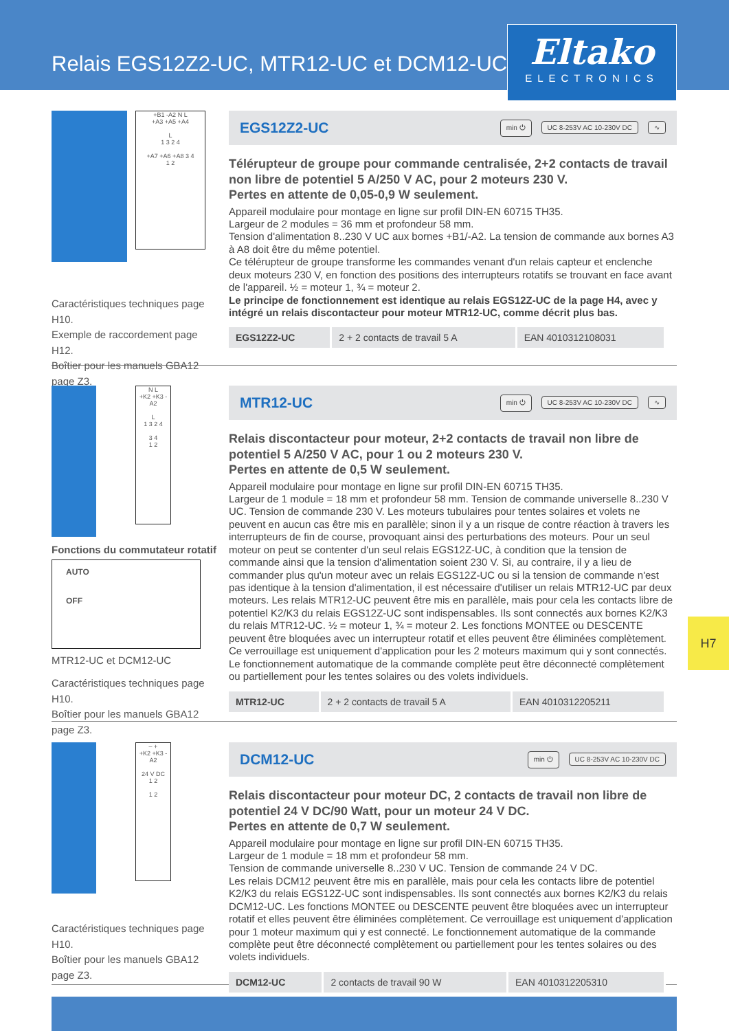Relais EGS12Z2-UC, MTR12-UC et DCM12-UC
Eltako
ELECTRONICS
+B1 -A2 N L
+A3 +A5 +A4
L
1 3 2 4
+A7 +A6 +A8 3 4
1 2
Caractéristiques techniques page H10.
Exemple de raccordement page H12.
Boîtier pour les manuels GBA12 page Z3.
EGS12Z2-UC
min ⏻ UC 8-253V AC 10-230V DC ∿
Télérupteur de groupe pour commande centralisée, 2+2 contacts de travail non libre de potentiel 5 A/250 V AC, pour 2 moteurs 230 V.
Pertes en attente de 0,05-0,9 W seulement.
Appareil modulaire pour montage en ligne sur profil DIN-EN 60715 TH35.
Largeur de 2 modules = 36 mm et profondeur 58 mm.
Tension d'alimentation 8..230 V UC aux bornes +B1/-A2. La tension de commande aux bornes A3 à A8 doit être du même potentiel.
Ce télérupteur de groupe transforme les commandes venant d'un relais capteur et enclenche deux moteurs 230 V, en fonction des positions des interrupteurs rotatifs se trouvant en face avant de l'appareil. ½ = moteur 1, ¾ = moteur 2.
Le principe de fonctionnement est identique au relais EGS12Z-UC de la page H4, avec y intégré un relais discontacteur pour moteur MTR12-UC, comme décrit plus bas.
| EGS12Z2-UC | 2 + 2 contacts de travail 5 A | EAN 4010312108031 |
N L
+K2 +K3 -A2
L
1 3 2 4
3 4
1 2
Fonctions du commutateur rotatif
AUTO
OFF
MTR12-UC et DCM12-UC
Caractéristiques techniques page H10.
Boîtier pour les manuels GBA12 page Z3.
MTR12-UC
min ⏻ UC 8-253V AC 10-230V DC ∿
Relais discontacteur pour moteur, 2+2 contacts de travail non libre de potentiel 5 A/250 V AC, pour 1 ou 2 moteurs 230 V.
Pertes en attente de 0,5 W seulement.
Appareil modulaire pour montage en ligne sur profil DIN-EN 60715 TH35.
Largeur de 1 module = 18 mm et profondeur 58 mm. Tension de commande universelle 8..230 V UC. Tension de commande 230 V. Les moteurs tubulaires pour tentes solaires et volets ne peuvent en aucun cas être mis en parallèle; sinon il y a un risque de contre réaction à travers les interrupteurs de fin de course, provoquant ainsi des perturbations des moteurs. Pour un seul moteur on peut se contenter d'un seul relais EGS12Z-UC, à condition que la tension de commande ainsi que la tension d'alimentation soient 230 V. Si, au contraire, il y a lieu de commander plus qu'un moteur avec un relais EGS12Z-UC ou si la tension de commande n'est pas identique à la tension d'alimentation, il est nécessaire d'utiliser un relais MTR12-UC par deux moteurs. Les relais MTR12-UC peuvent être mis en parallèle, mais pour cela les contacts libre de potentiel K2/K3 du relais EGS12Z-UC sont indispensables. Ils sont connectés aux bornes K2/K3 du relais MTR12-UC. ½ = moteur 1, ¾ = moteur 2. Les fonctions MONTEE ou DESCENTE peuvent être bloquées avec un interrupteur rotatif et elles peuvent être éliminées complètement. Ce verrouillage est uniquement d'application pour les 2 moteurs maximum qui y sont connectés. Le fonctionnement automatique de la commande complète peut être déconnecté complètement ou partiellement pour les tentes solaires ou des volets individuels.
| MTR12-UC | 2 + 2 contacts de travail 5 A | EAN 4010312205211 |
– +
+K2 +K3 -A2
24 V DC
1 2
1 2
Caractéristiques techniques page H10.
Boîtier pour les manuels GBA12 page Z3.
DCM12-UC
min ⏻ UC 8-253V AC 10-230V DC
Relais discontacteur pour moteur DC, 2 contacts de travail non libre de potentiel 24 V DC/90 Watt, pour un moteur 24 V DC.
Pertes en attente de 0,7 W seulement.
Appareil modulaire pour montage en ligne sur profil DIN-EN 60715 TH35.
Largeur de 1 module = 18 mm et profondeur 58 mm.
Tension de commande universelle 8..230 V UC. Tension de commande 24 V DC.
Les relais DCM12 peuvent être mis en parallèle, mais pour cela les contacts libre de potentiel K2/K3 du relais EGS12Z-UC sont indispensables. Ils sont connectés aux bornes K2/K3 du relais DCM12-UC. Les fonctions MONTEE ou DESCENTE peuvent être bloquées avec un interrupteur rotatif et elles peuvent être éliminées complètement. Ce verrouillage est uniquement d'application pour 1 moteur maximum qui y est connecté. Le fonctionnement automatique de la commande complète peut être déconnecté complètement ou partiellement pour les tentes solaires ou des volets individuels.
| DCM12-UC | 2 contacts de travail 90 W | EAN 4010312205310 |
H7